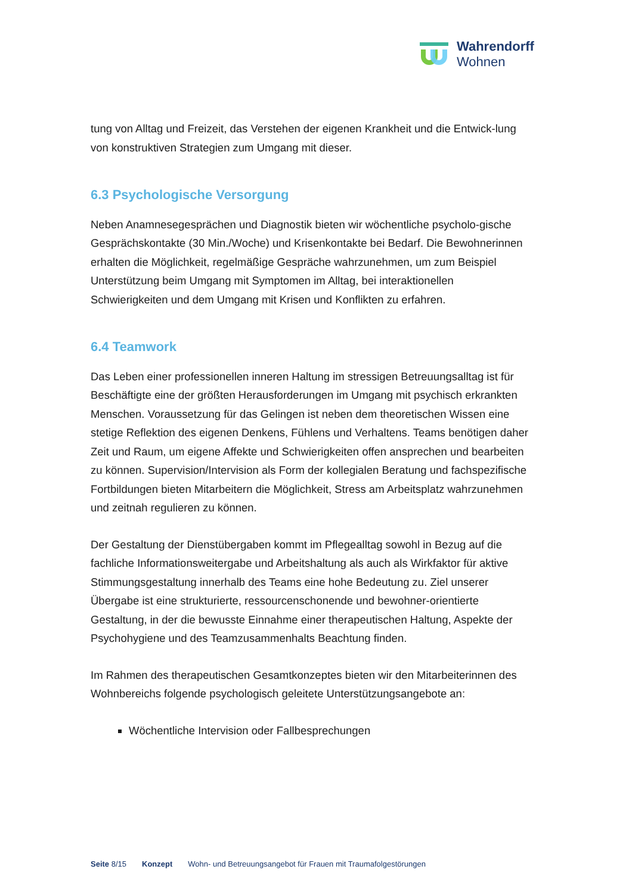Wahrendorff
Wohnen
tung von Alltag und Freizeit, das Verstehen der eigenen Krankheit und die Entwick-lung von konstruktiven Strategien zum Umgang mit dieser.
6.3 Psychologische Versorgung
Neben Anamnesegesprächen und Diagnostik bieten wir wöchentliche psycholo-gische Gesprächskontakte (30 Min./Woche) und Krisenkontakte bei Bedarf. Die Bewohnerinnen erhalten die Möglichkeit, regelmäßige Gespräche wahrzunehmen, um zum Beispiel Unterstützung beim Umgang mit Symptomen im Alltag, bei interaktionellen Schwierigkeiten und dem Umgang mit Krisen und Konflikten zu erfahren.
6.4 Teamwork
Das Leben einer professionellen inneren Haltung im stressigen Betreuungsalltag ist für Beschäftigte eine der größten Herausforderungen im Umgang mit psychisch erkrankten Menschen. Voraussetzung für das Gelingen ist neben dem theoretischen Wissen eine stetige Reflektion des eigenen Denkens, Fühlens und Verhaltens. Teams benötigen daher Zeit und Raum, um eigene Affekte und Schwierigkeiten offen ansprechen und bearbeiten zu können. Supervision/Intervision als Form der kollegialen Beratung und fachspezifische Fortbildungen bieten Mitarbeitern die Möglichkeit, Stress am Arbeitsplatz wahrzunehmen und zeitnah regulieren zu können.
Der Gestaltung der Dienstübergaben kommt im Pflegealltag sowohl in Bezug auf die fachliche Informationsweitergabe und Arbeitshaltung als auch als Wirkfaktor für aktive Stimmungsgestaltung innerhalb des Teams eine hohe Bedeutung zu. Ziel unserer Übergabe ist eine strukturierte, ressourcenschonende und bewohner-orientierte Gestaltung, in der die bewusste Einnahme einer therapeutischen Haltung, Aspekte der Psychohygiene und des Teamzusammenhalts Beachtung finden.
Im Rahmen des therapeutischen Gesamtkonzeptes bieten wir den Mitarbeiterinnen des Wohnbereichs folgende psychologisch geleitete Unterstützungsangebote an:
Wöchentliche Intervision oder Fallbesprechungen
Seite 8/15 Konzept Wohn- und Betreuungsangebot für Frauen mit Traumafolgestörungen